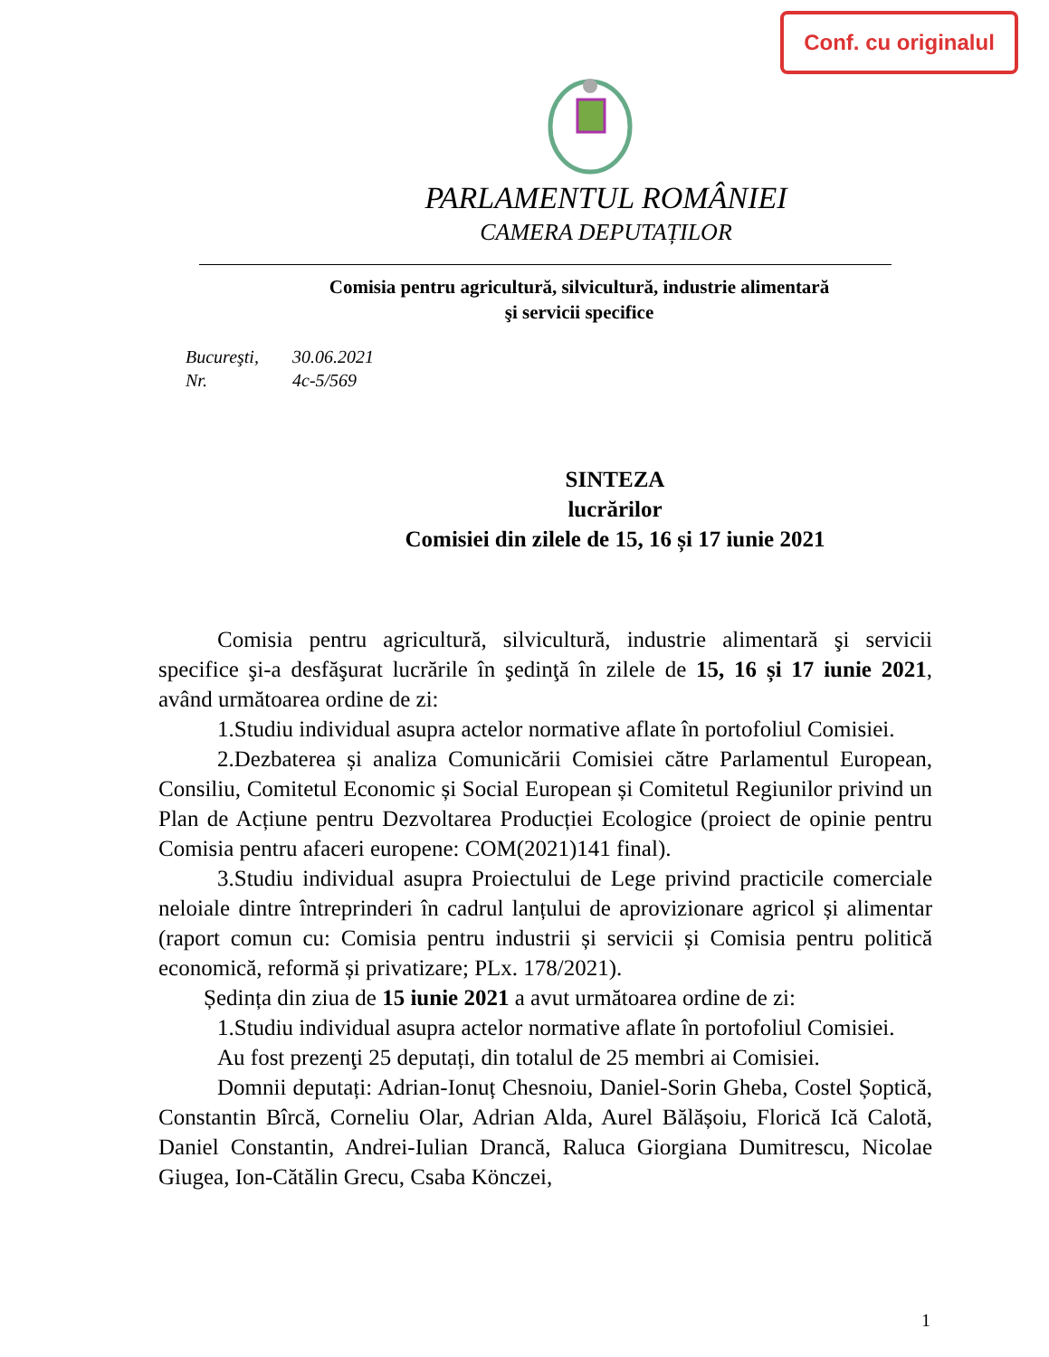Conf. cu originalul
PARLAMENTUL ROMÂNIEI
CAMERA DEPUTAȚILOR
Comisia pentru agricultură, silvicultură, industrie alimentară
şi servicii specifice
Bucureşti, 30.06.2021
Nr. 4c-5/569
SINTEZA
lucrărilor
Comisiei din zilele de 15, 16 și 17 iunie 2021
Comisia pentru agricultură, silvicultură, industrie alimentară şi servicii specifice şi-a desfăşurat lucrările în şedinţă în zilele de 15, 16 și 17 iunie 2021, având următoarea ordine de zi:
1.Studiu individual asupra actelor normative aflate în portofoliul Comisiei.
2.Dezbaterea și analiza Comunicării Comisiei către Parlamentul European, Consiliu, Comitetul Economic și Social European și Comitetul Regiunilor privind un Plan de Acțiune pentru Dezvoltarea Producției Ecologice (proiect de opinie pentru Comisia pentru afaceri europene: COM(2021)141 final).
3.Studiu individual asupra Proiectului de Lege privind practicile comerciale neloiale dintre întreprinderi în cadrul lanțului de aprovizionare agricol și alimentar (raport comun cu: Comisia pentru industrii și servicii și Comisia pentru politică economică, reformă și privatizare; PLx. 178/2021).
Ședința din ziua de 15 iunie 2021 a avut următoarea ordine de zi:
1.Studiu individual asupra actelor normative aflate în portofoliul Comisiei.
Au fost prezenţi 25 deputați, din totalul de 25 membri ai Comisiei.
Domnii deputați: Adrian-Ionuț Chesnoiu, Daniel-Sorin Gheba, Costel Șoptică, Constantin Bîrcă, Corneliu Olar, Adrian Alda, Aurel Bălășoiu, Florică Ică Calotă, Daniel Constantin, Andrei-Iulian Drancă, Raluca Giorgiana Dumitrescu, Nicolae Giugea, Ion-Cătălin Grecu, Csaba Könczei,
1